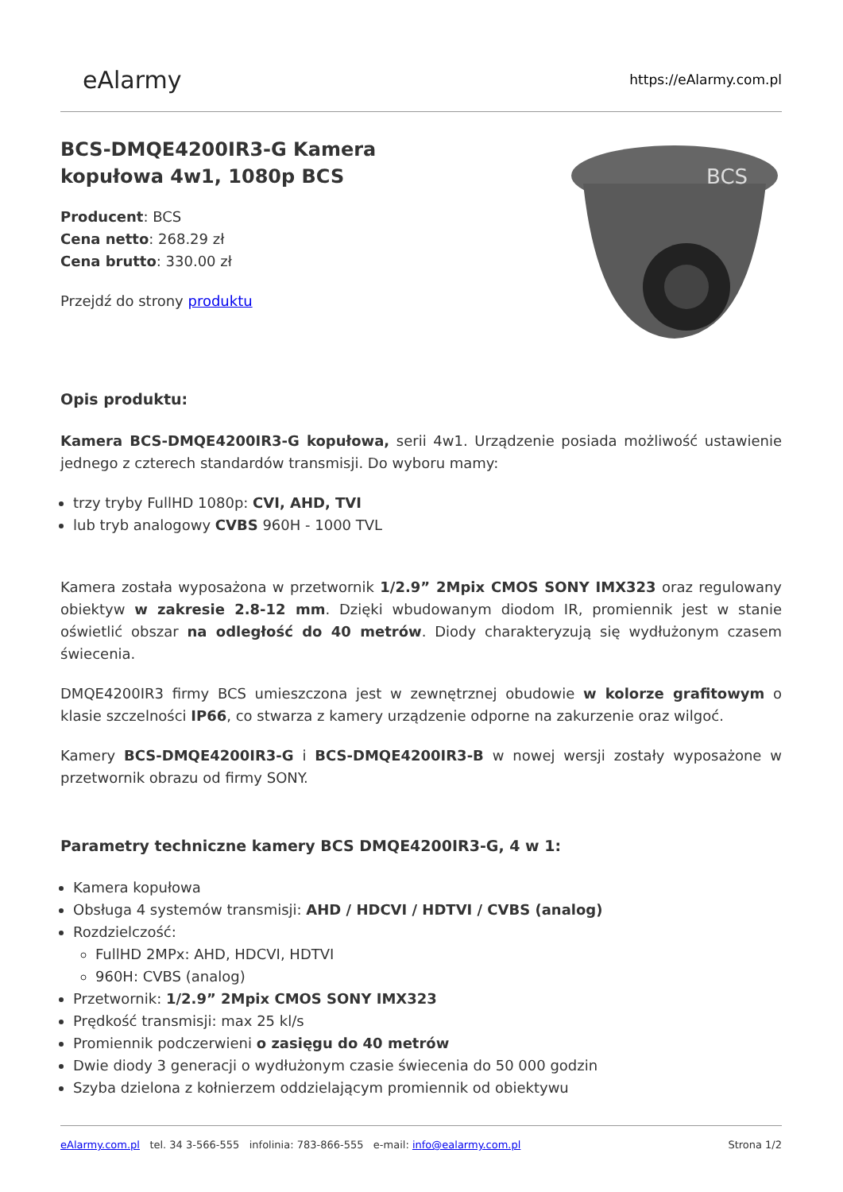eAlarmy
https://eAlarmy.com.pl
BCS-DMQE4200IR3-G Kamera
kopułowa 4w1, 1080p BCS
Producent: BCS
Cena netto: 268.29 zł
Cena brutto: 330.00 zł
Przejdź do strony produktu
BCS
Opis produktu:
Kamera BCS-DMQE4200IR3-G kopułowa, serii 4w1. Urządzenie posiada możliwość ustawienie jednego z czterech standardów transmisji. Do wyboru mamy:
trzy tryby FullHD 1080p: CVI, AHD, TVI
lub tryb analogowy CVBS 960H - 1000 TVL
Kamera została wyposażona w przetwornik 1/2.9” 2Mpix CMOS SONY IMX323 oraz regulowany obiektyw w zakresie 2.8-12 mm. Dzięki wbudowanym diodom IR, promiennik jest w stanie oświetlić obszar na odległość do 40 metrów. Diody charakteryzują się wydłużonym czasem świecenia.
DMQE4200IR3 firmy BCS umieszczona jest w zewnętrznej obudowie w kolorze grafitowym o klasie szczelności IP66, co stwarza z kamery urządzenie odporne na zakurzenie oraz wilgoć.
Kamery BCS-DMQE4200IR3-G i BCS-DMQE4200IR3-B w nowej wersji zostały wyposażone w przetwornik obrazu od firmy SONY.
Parametry techniczne kamery BCS DMQE4200IR3-G, 4 w 1:
Kamera kopułowa
Obsługa 4 systemów transmisji: AHD / HDCVI / HDTVI / CVBS (analog)
Rozdzielczość:
FullHD 2MPx: AHD, HDCVI, HDTVI
960H: CVBS (analog)
Przetwornik: 1/2.9” 2Mpix CMOS SONY IMX323
Prędkość transmisji: max 25 kl/s
Promiennik podczerwieni o zasięgu do 40 metrów
Dwie diody 3 generacji o wydłużonym czasie świecenia do 50 000 godzin
Szyba dzielona z kołnierzem oddzielającym promiennik od obiektywu
eAlarmy.com.pl tel. 34 3-566-555 infolinia: 783-866-555 e-mail: info@ealarmy.com.pl Strona 1/2